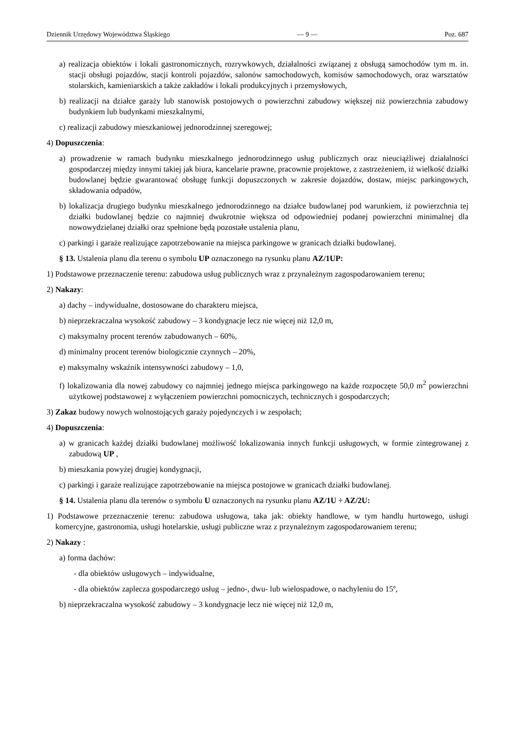Dziennik Urzędowy Województwa Śląskiego — 9 — Poz. 687
a) realizacja obiektów i lokali gastronomicznych, rozrywkowych, działalności związanej z obsługą samochodów tym m. in. stacji obsługi pojazdów, stacji kontroli pojazdów, salonów samochodowych, komisów samochodowych, oraz warsztatów stolarskich, kamieniarskich a także zakładów i lokali produkcyjnych i przemysłowych,
b) realizacji na działce garaży lub stanowisk postojowych o powierzchni zabudowy większej niż powierzchnia zabudowy budynkiem lub budynkami mieszkalnymi,
c) realizacji zabudowy mieszkaniowej jednorodzinnej szeregowej;
4) Dopuszczenia:
a) prowadzenie w ramach budynku mieszkalnego jednorodzinnego usług publicznych oraz nieuciążliwej działalności gospodarczej między innymi takiej jak biura, kancelarie prawne, pracownie projektowe, z zastrzeżeniem, iż wielkość działki budowlanej będzie gwarantować obsługę funkcji dopuszczonych w zakresie dojazdów, dostaw, miejsc parkingowych, składowania odpadów,
b) lokalizacja drugiego budynku mieszkalnego jednorodzinnego na działce budowlanej pod warunkiem, iż powierzchnia tej działki budowlanej będzie co najmniej dwukrotnie większa od odpowiedniej podanej powierzchni minimalnej dla nowowydzielanej działki oraz spełnione będą pozostałe ustalenia planu,
c) parkingi i garaże realizujące zapotrzebowanie na miejsca parkingowe w granicach działki budowlanej.
§ 13. Ustalenia planu dla terenu o symbolu UP oznaczonego na rysunku planu AZ/1UP:
1) Podstawowe przeznaczenie terenu: zabudowa usług publicznych wraz z przynależnym zagospodarowaniem terenu;
2) Nakazy:
a) dachy – indywidualne, dostosowane do charakteru miejsca,
b) nieprzekraczalna wysokość zabudowy – 3 kondygnacje lecz nie więcej niż 12,0 m,
c) maksymalny procent terenów zabudowanych – 60%,
d) minimalny procent terenów biologicznie czynnych – 20%,
e) maksymalny wskaźnik intensywności zabudowy – 1,0,
f) lokalizowania dla nowej zabudowy co najmniej jednego miejsca parkingowego na każde rozpoczęte 50,0 m<sup>2</sup> powierzchni użytkowej podstawowej z wyłączeniem powierzchni pomocniczych, technicznych i gospodarczych;
3) Zakaz budowy nowych wolnostojących garaży pojedynczych i w zespołach;
4) Dopuszczenia:
a) w granicach każdej działki budowlanej możliwość lokalizowania innych funkcji usługowych, w formie zintegrowanej z zabudową UP ,
b) mieszkania powyżej drugiej kondygnacji,
c) parkingi i garaże realizujące zapotrzebowanie na miejsca postojowe w granicach działki budowlanej.
§ 14. Ustalenia planu dla terenów o symbolu U oznaczonych na rysunku planu AZ/1U ÷ AZ/2U:
1) Podstawowe przeznaczenie terenu: zabudowa usługowa, taka jak: obiekty handlowe, w tym handlu hurtowego, usługi komercyjne, gastronomia, usługi hotelarskie, usługi publiczne wraz z przynależnym zagospodarowaniem terenu;
2) Nakazy :
a) forma dachów:
- dla obiektów usługowych – indywidualne,
- dla obiektów zaplecza gospodarczego usług – jedno-, dwu- lub wielospadowe, o nachyleniu do 15º,
b) nieprzekraczalna wysokość zabudowy – 3 kondygnacje lecz nie więcej niż 12,0 m,